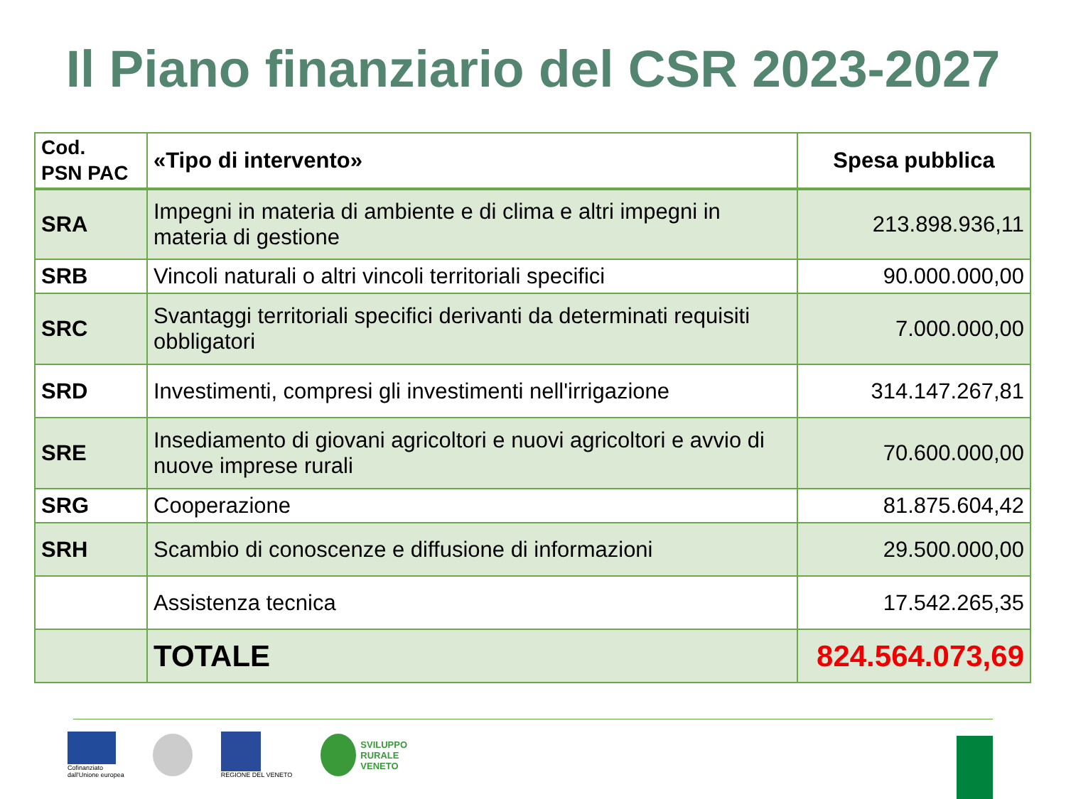Il Piano finanziario del CSR 2023-2027
| Cod. PSN PAC | «Tipo di intervento» | Spesa pubblica |
| --- | --- | --- |
| SRA | Impegni in materia di ambiente e di clima e altri impegni in materia di gestione | 213.898.936,11 |
| SRB | Vincoli naturali o altri vincoli territoriali specifici | 90.000.000,00 |
| SRC | Svantaggi territoriali specifici derivanti da determinati requisiti obbligatori | 7.000.000,00 |
| SRD | Investimenti, compresi gli investimenti nell'irrigazione | 314.147.267,81 |
| SRE | Insediamento di giovani agricoltori e nuovi agricoltori e avvio di nuove imprese rurali | 70.600.000,00 |
| SRG | Cooperazione | 81.875.604,42 |
| SRH | Scambio di conoscenze e diffusione di informazioni | 29.500.000,00 |
| | Assistenza tecnica | 17.542.265,35 |
| | TOTALE | 824.564.073,69 |
Cofinanziato
dall'Unione europea
REGIONE DEL VENETO
SVILUPPO
RURALE
VENETO